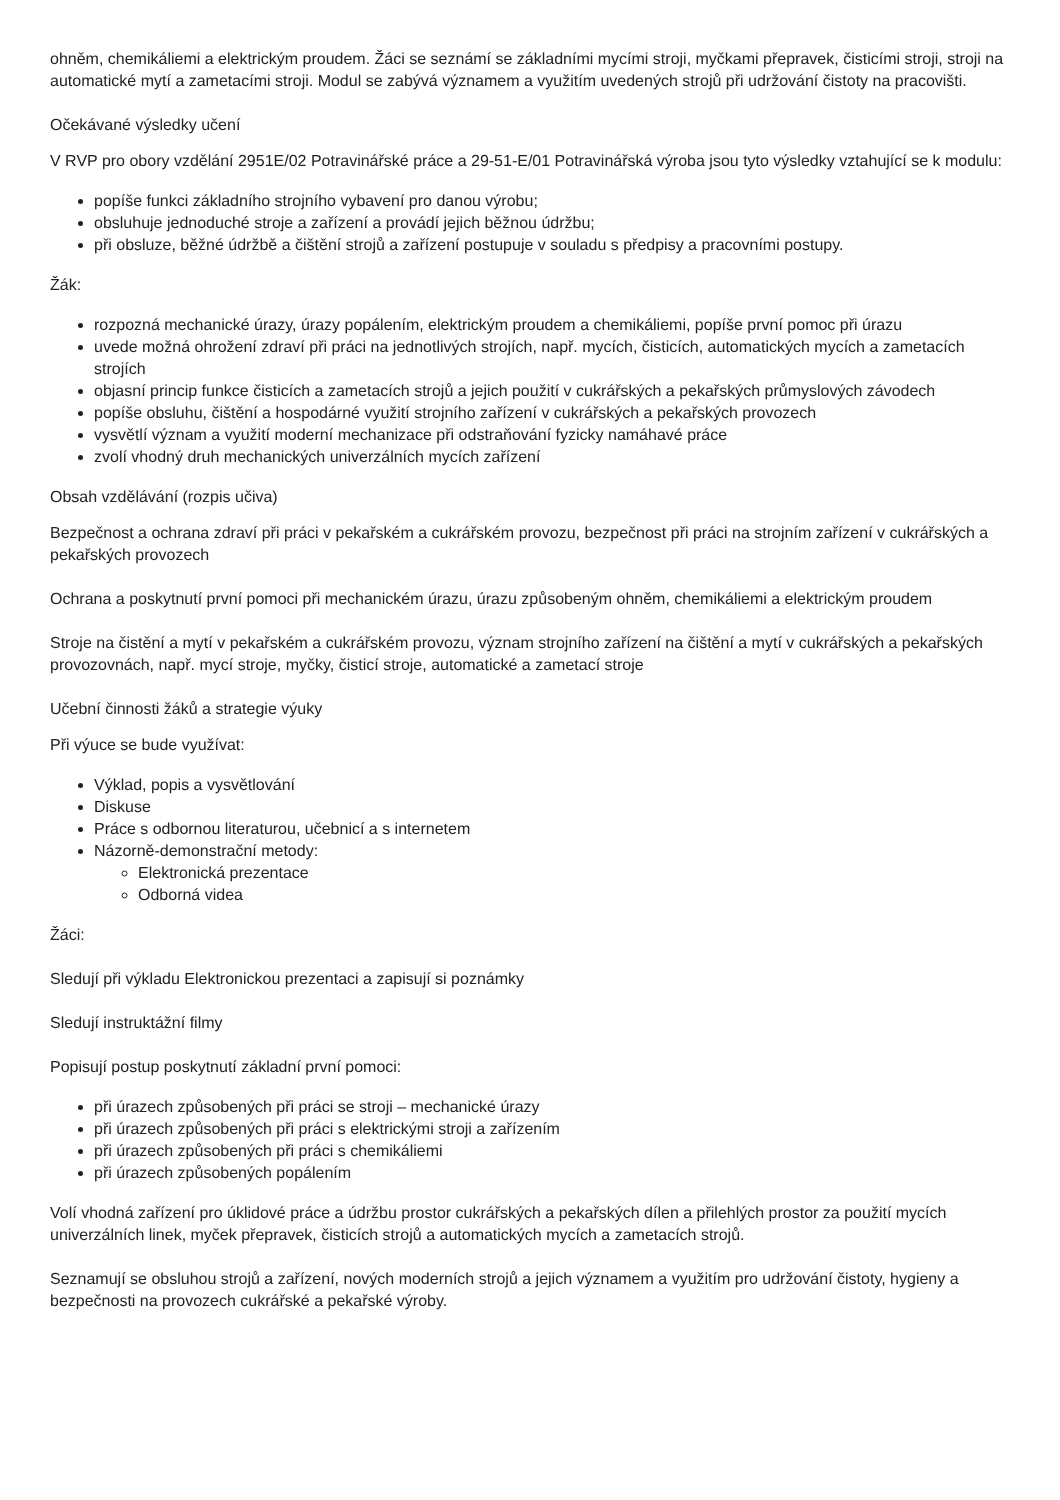ohněm, chemikáliemi a elektrickým proudem. Žáci se seznámí se základními mycími stroji, myčkami přepravek, čisticími stroji, stroji na automatické mytí a zametacími stroji. Modul se zabývá významem a využitím uvedených strojů při udržování čistoty na pracovišti.
Očekávané výsledky učení
V RVP pro obory vzdělání 2951E/02 Potravinářské práce a 29-51-E/01 Potravinářská výroba jsou tyto výsledky vztahující se k modulu:
popíše funkci základního strojního vybavení pro danou výrobu;
obsluhuje jednoduché stroje a zařízení a provádí jejich běžnou údržbu;
při obsluze, běžné údržbě a čištění strojů a zařízení postupuje v souladu s předpisy a pracovními postupy.
Žák:
rozpozná mechanické úrazy, úrazy popálením, elektrickým proudem a chemikáliemi, popíše první pomoc při úrazu
uvede možná ohrožení zdraví při práci na jednotlivých strojích, např. mycích, čisticích, automatických mycích a zametacích strojích
objasní princip funkce čisticích a zametacích strojů a jejich použití v cukrářských a pekařských průmyslových závodech
popíše obsluhu, čištění a hospodárné využití strojního zařízení v cukrářských a pekařských provozech
vysvětlí význam a využití moderní mechanizace při odstraňování fyzicky namáhavé práce
zvolí vhodný druh mechanických univerzálních mycích zařízení
Obsah vzdělávání (rozpis učiva)
Bezpečnost a ochrana zdraví při práci v pekařském a cukrářském provozu, bezpečnost při práci na strojním zařízení v cukrářských a pekařských provozech
Ochrana a poskytnutí první pomoci při mechanickém úrazu, úrazu způsobeným ohněm, chemikáliemi a elektrickým proudem
Stroje na čistění a mytí v pekařském a cukrářském provozu, význam strojního zařízení na čištění a mytí v cukrářských a pekařských provozovnách, např. mycí stroje, myčky, čisticí stroje, automatické a zametací stroje
Učební činnosti žáků a strategie výuky
Při výuce se bude využívat:
Výklad, popis a vysvětlování
Diskuse
Práce s odbornou literaturou, učebnicí a s internetem
Názorně-demonstrační metody:
Elektronická prezentace
Odborná videa
Žáci:
Sledují při výkladu Elektronickou prezentaci a zapisují si poznámky
Sledují instruktážní filmy
Popisují postup poskytnutí základní první pomoci:
při úrazech způsobených při práci se stroji – mechanické úrazy
při úrazech způsobených při práci s elektrickými stroji a zařízením
při úrazech způsobených při práci s chemikáliemi
při úrazech způsobených popálením
Volí vhodná zařízení pro úklidové práce a údržbu prostor cukrářských a pekařských dílen a přilehlých prostor za použití mycích univerzálních linek, myček přepravek, čisticích strojů a automatických mycích a zametacích strojů.
Seznamují se obsluhou strojů a zařízení, nových moderních strojů a jejich významem a využitím pro udržování čistoty, hygieny a bezpečnosti na provozech cukrářské a pekařské výroby.